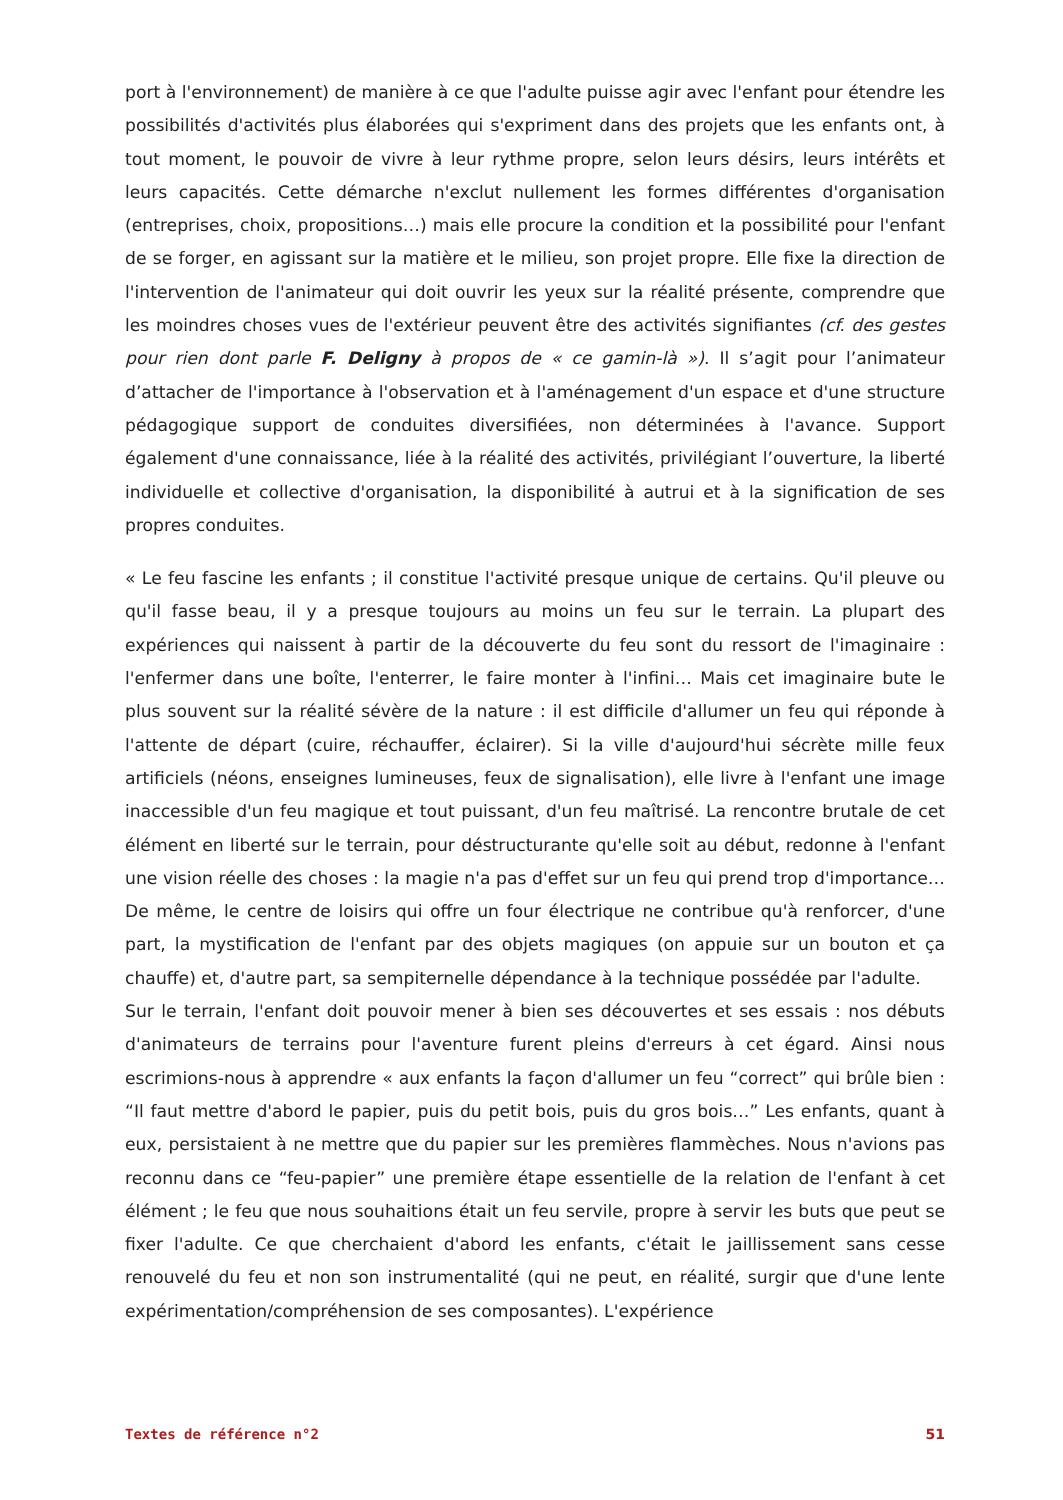port à l'environnement) de manière à ce que l'adulte puisse agir avec l'enfant pour étendre les possibilités d'activités plus élaborées qui s'expriment dans des projets que les enfants ont, à tout moment, le pouvoir de vivre à leur rythme propre, selon leurs désirs, leurs intérêts et leurs capacités. Cette démarche n'exclut nullement les formes différentes d'organisation (entreprises, choix, propositions…) mais elle procure la condition et la possibilité pour l'enfant de se forger, en agissant sur la matière et le milieu, son projet propre. Elle fixe la direction de l'intervention de l'animateur qui doit ouvrir les yeux sur la réalité présente, comprendre que les moindres choses vues de l'extérieur peuvent être des activités signifiantes (cf. des gestes pour rien dont parle F. Deligny à propos de « ce gamin-là »). Il s’agit pour l’animateur d’attacher de l'importance à l'observation et à l'aménagement d'un espace et d'une structure pédagogique support de conduites diversifiées, non déterminées à l'avance. Support également d'une connaissance, liée à la réalité des activités, privilégiant l’ouverture, la liberté individuelle et collective d'organisation, la disponibilité à autrui et à la signification de ses propres conduites.
« Le feu fascine les enfants ; il constitue l'activité presque unique de certains. Qu'il pleuve ou qu'il fasse beau, il y a presque toujours au moins un feu sur le terrain. La plupart des expériences qui naissent à partir de la découverte du feu sont du ressort de l'imaginaire : l'enfermer dans une boîte, l'enterrer, le faire monter à l'infini… Mais cet imaginaire bute le plus souvent sur la réalité sévère de la nature : il est difficile d'allumer un feu qui réponde à l'attente de départ (cuire, réchauffer, éclairer). Si la ville d'aujourd'hui sécrète mille feux artificiels (néons, enseignes lumineuses, feux de signalisation), elle livre à l'enfant une image inaccessible d'un feu magique et tout puissant, d'un feu maîtrisé. La rencontre brutale de cet élément en liberté sur le terrain, pour déstructurante qu'elle soit au début, redonne à l'enfant une vision réelle des choses : la magie n'a pas d'effet sur un feu qui prend trop d'importance… De même, le centre de loisirs qui offre un four électrique ne contribue qu'à renforcer, d'une part, la mystification de l'enfant par des objets magiques (on appuie sur un bouton et ça chauffe) et, d'autre part, sa sempiternelle dépendance à la technique possédée par l'adulte.
Sur le terrain, l'enfant doit pouvoir mener à bien ses découvertes et ses essais : nos débuts d'animateurs de terrains pour l'aventure furent pleins d'erreurs à cet égard. Ainsi nous escrimions-nous à apprendre « aux enfants la façon d'allumer un feu “correct” qui brûle bien : “Il faut mettre d'abord le papier, puis du petit bois, puis du gros bois…” Les enfants, quant à eux, persistaient à ne mettre que du papier sur les premières flammèches. Nous n'avions pas reconnu dans ce “feu-papier” une première étape essentielle de la relation de l'enfant à cet élément ; le feu que nous souhaitions était un feu servile, propre à servir les buts que peut se fixer l'adulte. Ce que cherchaient d'abord les enfants, c'était le jaillissement sans cesse renouvelé du feu et non son instrumentalité (qui ne peut, en réalité, surgir que d'une lente expérimentation/compréhension de ses composantes). L'expérience
Textes de référence n°2 51